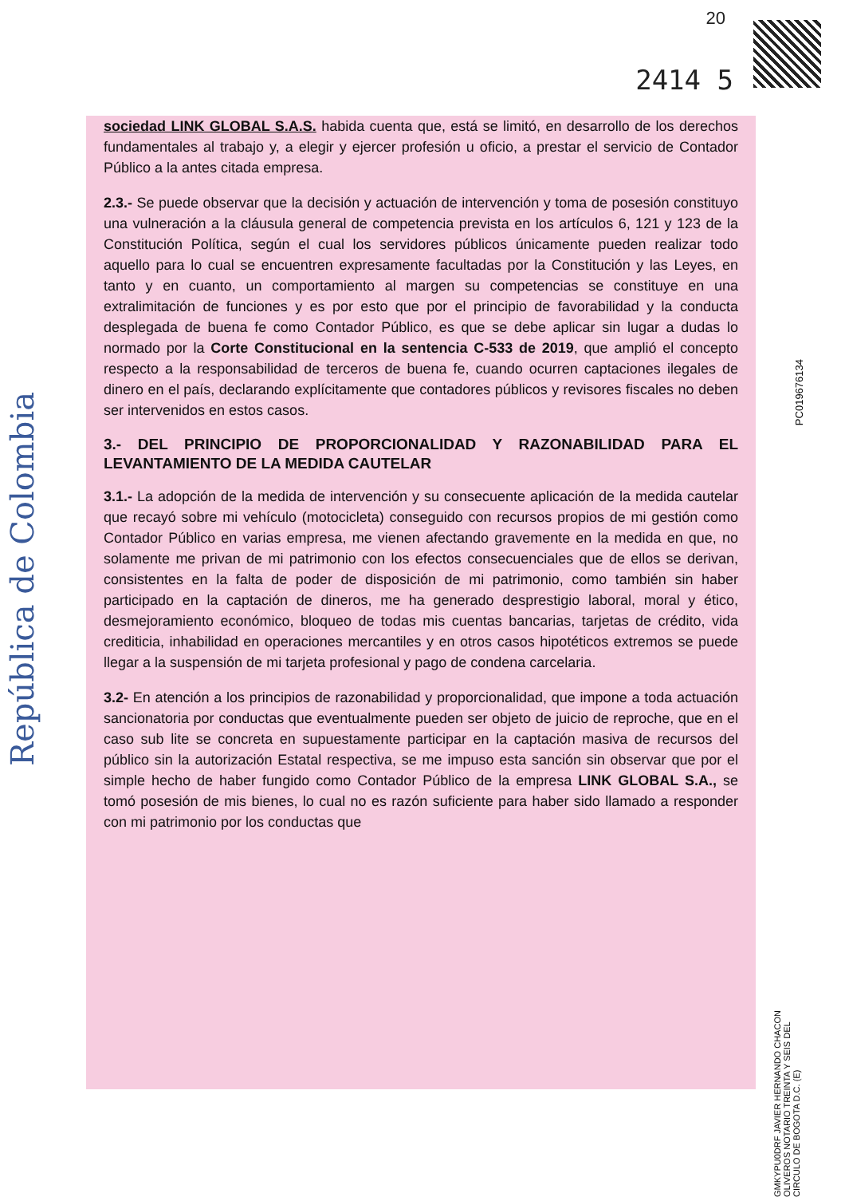20
2414 5
República de Colombia
PC019676134
GMKYPU0DRF JAVIER HERNANDO CHACON OLIVEROS NOTARIO TREINTA Y SEIS DEL CIRCULO DE BOGOTA D.C. (E)
sociedad LINK GLOBAL S.A.S. habida cuenta que, está se limitó, en desarrollo de los derechos fundamentales al trabajo y, a elegir y ejercer profesión u oficio, a prestar el servicio de Contador Público a la antes citada empresa.
2.3.- Se puede observar que la decisión y actuación de intervención y toma de posesión constituyo una vulneración a la cláusula general de competencia prevista en los artículos 6, 121 y 123 de la Constitución Política, según el cual los servidores públicos únicamente pueden realizar todo aquello para lo cual se encuentren expresamente facultadas por la Constitución y las Leyes, en tanto y en cuanto, un comportamiento al margen su competencias se constituye en una extralimitación de funciones y es por esto que por el principio de favorabilidad y la conducta desplegada de buena fe como Contador Público, es que se debe aplicar sin lugar a dudas lo normado por la Corte Constitucional en la sentencia C-533 de 2019, que amplió el concepto respecto a la responsabilidad de terceros de buena fe, cuando ocurren captaciones ilegales de dinero en el país, declarando explícitamente que contadores públicos y revisores fiscales no deben ser intervenidos en estos casos.
3.- DEL PRINCIPIO DE PROPORCIONALIDAD Y RAZONABILIDAD PARA EL LEVANTAMIENTO DE LA MEDIDA CAUTELAR
3.1.- La adopción de la medida de intervención y su consecuente aplicación de la medida cautelar que recayó sobre mi vehículo (motocicleta) conseguido con recursos propios de mi gestión como Contador Público en varias empresa, me vienen afectando gravemente en la medida en que, no solamente me privan de mi patrimonio con los efectos consecuenciales que de ellos se derivan, consistentes en la falta de poder de disposición de mi patrimonio, como también sin haber participado en la captación de dineros, me ha generado desprestigio laboral, moral y ético, desmejoramiento económico, bloqueo de todas mis cuentas bancarias, tarjetas de crédito, vida crediticia, inhabilidad en operaciones mercantiles y en otros casos hipotéticos extremos se puede llegar a la suspensión de mi tarjeta profesional y pago de condena carcelaria.
3.2- En atención a los principios de razonabilidad y proporcionalidad, que impone a toda actuación sancionatoria por conductas que eventualmente pueden ser objeto de juicio de reproche, que en el caso sub lite se concreta en supuestamente participar en la captación masiva de recursos del público sin la autorización Estatal respectiva, se me impuso esta sanción sin observar que por el simple hecho de haber fungido como Contador Público de la empresa LINK GLOBAL S.A., se tomó posesión de mis bienes, lo cual no es razón suficiente para haber sido llamado a responder con mi patrimonio por los conductas que